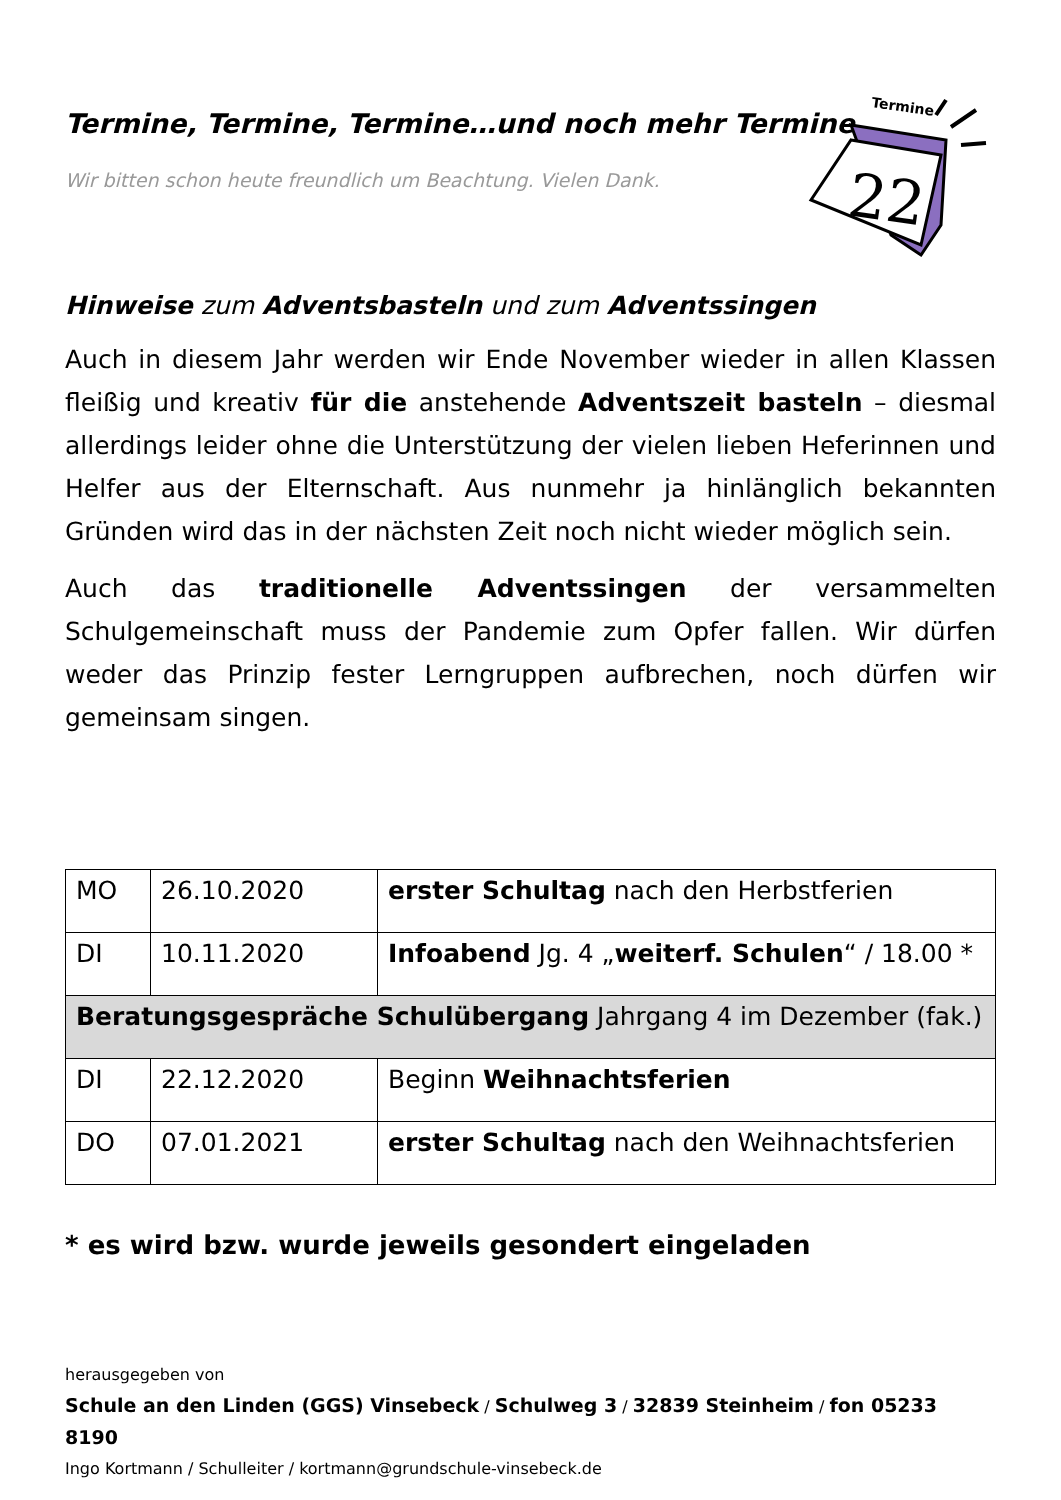Termine
22
Termine, Termine, Termine…und noch mehr Termine
Wir bitten schon heute freundlich um Beachtung. Vielen Dank.
Hinweise zum Adventsbasteln und zum Adventssingen
Auch in diesem Jahr werden wir Ende November wieder in allen Klassen fleißig und kreativ für die anstehende Adventszeit basteln – diesmal allerdings leider ohne die Unterstützung der vielen lieben Heferinnen und Helfer aus der Elternschaft. Aus nunmehr ja hinlänglich bekannten Gründen wird das in der nächsten Zeit noch nicht wieder möglich sein.
Auch das traditionelle Adventssingen der versammelten Schulgemeinschaft muss der Pandemie zum Opfer fallen. Wir dürfen weder das Prinzip fester Lerngruppen aufbrechen, noch dürfen wir gemeinsam singen.
| MO | 26.10.2020 | erster Schultag nach den Herbstferien |
| DI | 10.11.2020 | Infoabend Jg. 4 „ weiterf. Schulen “ / 18.00 * |
| Beratungsgespräche Schulübergang Jahrgang 4 im Dezember (fak.) | | |
| DI | 22.12.2020 | Beginn Weihnachtsferien |
| DO | 07.01.2021 | erster Schultag nach den Weihnachtsferien |
* es wird bzw. wurde jeweils gesondert eingeladen
herausgegeben von
Schule an den Linden (GGS) Vinsebeck / Schulweg 3 / 32839 Steinheim / fon 05233 8190
Ingo Kortmann / Schulleiter / kortmann@grundschule-vinsebeck.de